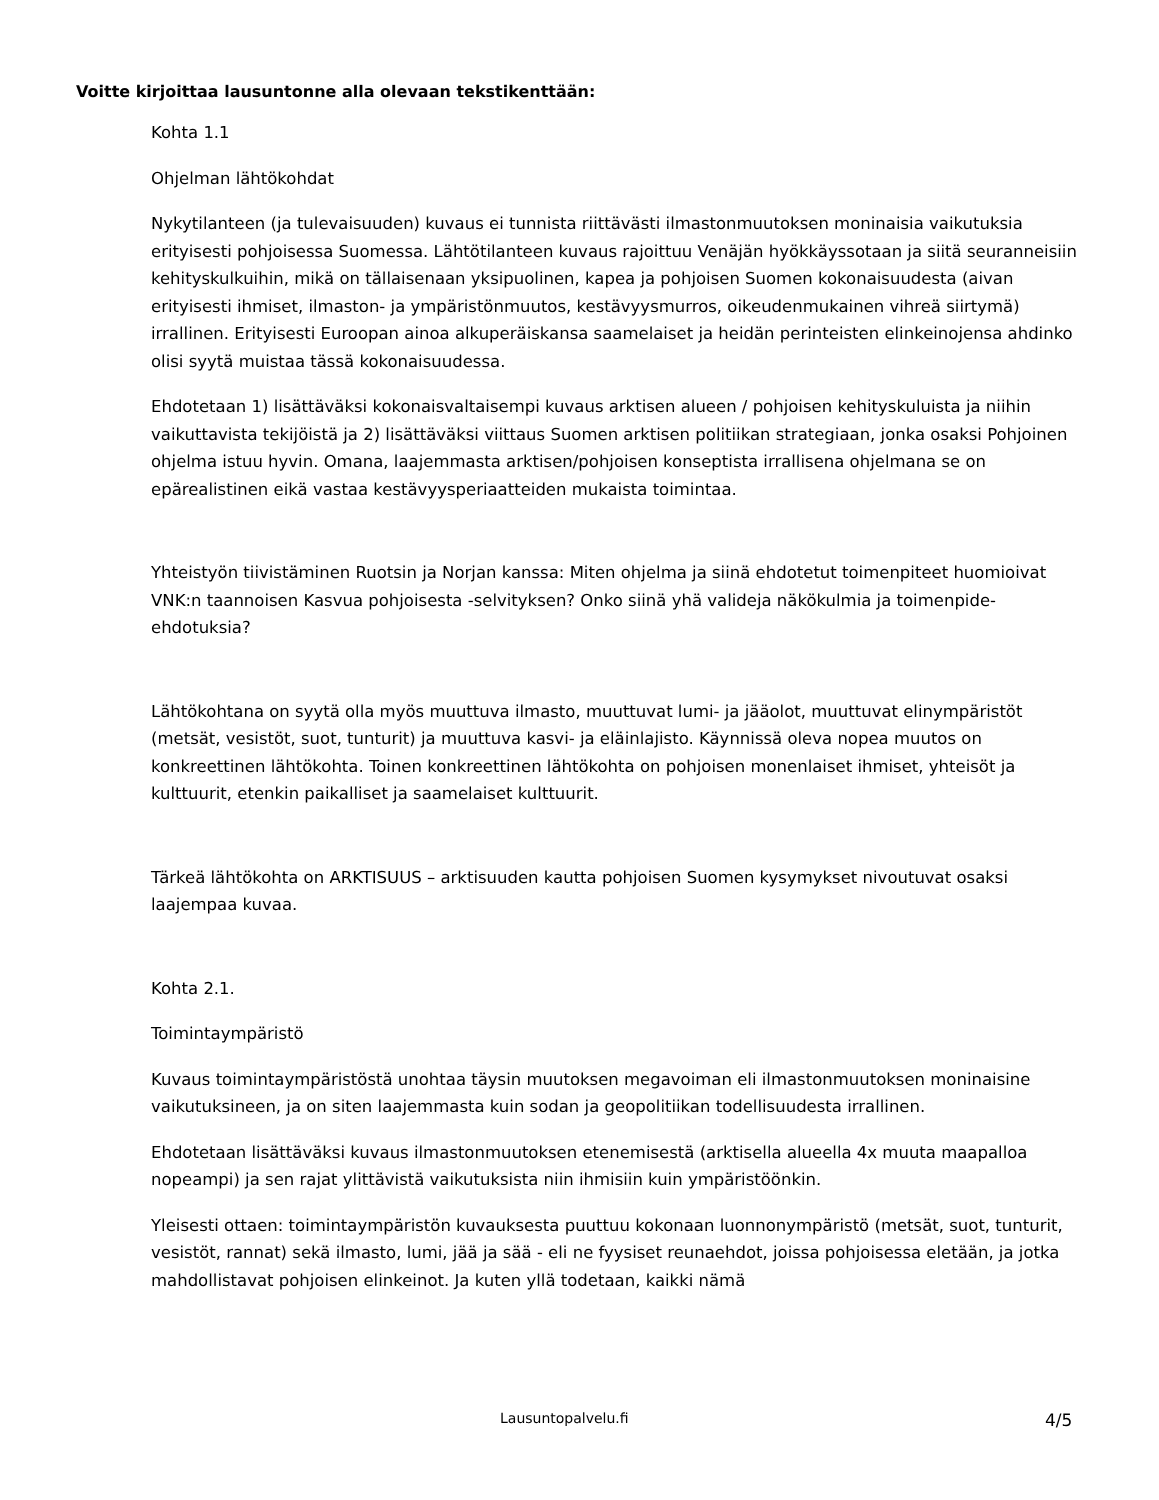Voitte kirjoittaa lausuntonne alla olevaan tekstikenttään:
Kohta 1.1
Ohjelman lähtökohdat
Nykytilanteen (ja tulevaisuuden) kuvaus ei tunnista riittävästi ilmastonmuutoksen moninaisia vaikutuksia erityisesti pohjoisessa Suomessa. Lähtötilanteen kuvaus rajoittuu Venäjän hyökkäyssotaan ja siitä seuranneisiin kehityskulkuihin, mikä on tällaisenaan yksipuolinen, kapea ja pohjoisen Suomen kokonaisuudesta (aivan erityisesti ihmiset, ilmaston- ja ympäristönmuutos, kestävyysmurros, oikeudenmukainen vihreä siirtymä) irrallinen. Erityisesti Euroopan ainoa alkuperäiskansa saamelaiset ja heidän perinteisten elinkeinojensa ahdinko olisi syytä muistaa tässä kokonaisuudessa.
Ehdotetaan 1) lisättäväksi kokonaisvaltaisempi kuvaus arktisen alueen / pohjoisen kehityskuluista ja niihin vaikuttavista tekijöistä ja 2) lisättäväksi viittaus Suomen arktisen politiikan strategiaan, jonka osaksi Pohjoinen ohjelma istuu hyvin. Omana, laajemmasta arktisen/pohjoisen konseptista irrallisena ohjelmana se on epärealistinen eikä vastaa kestävyysperiaatteiden mukaista toimintaa.
Yhteistyön tiivistäminen Ruotsin ja Norjan kanssa: Miten ohjelma ja siinä ehdotetut toimenpiteet huomioivat VNK:n taannoisen Kasvua pohjoisesta -selvityksen? Onko siinä yhä valideja näkökulmia ja toimenpide-ehdotuksia?
Lähtökohtana on syytä olla myös muuttuva ilmasto, muuttuvat lumi- ja jääolot, muuttuvat elinympäristöt (metsät, vesistöt, suot, tunturit) ja muuttuva kasvi- ja eläinlajisto. Käynnissä oleva nopea muutos on konkreettinen lähtökohta. Toinen konkreettinen lähtökohta on pohjoisen monenlaiset ihmiset, yhteisöt ja kulttuurit, etenkin paikalliset ja saamelaiset kulttuurit.
Tärkeä lähtökohta on ARKTISUUS – arktisuuden kautta pohjoisen Suomen kysymykset nivoutuvat osaksi laajempaa kuvaa.
Kohta 2.1.
Toimintaympäristö
Kuvaus toimintaympäristöstä unohtaa täysin muutoksen megavoiman eli ilmastonmuutoksen moninaisine vaikutuksineen, ja on siten laajemmasta kuin sodan ja geopolitiikan todellisuudesta irrallinen.
Ehdotetaan lisättäväksi kuvaus ilmastonmuutoksen etenemisestä (arktisella alueella 4x muuta maapalloa nopeampi) ja sen rajat ylittävistä vaikutuksista niin ihmisiin kuin ympäristöönkin.
Yleisesti ottaen: toimintaympäristön kuvauksesta puuttuu kokonaan luonnonympäristö (metsät, suot, tunturit, vesistöt, rannat) sekä ilmasto, lumi, jää ja sää - eli ne fyysiset reunaehdot, joissa pohjoisessa eletään, ja jotka mahdollistavat pohjoisen elinkeinot. Ja kuten yllä todetaan, kaikki nämä
Lausuntopalvelu.fi 4/5